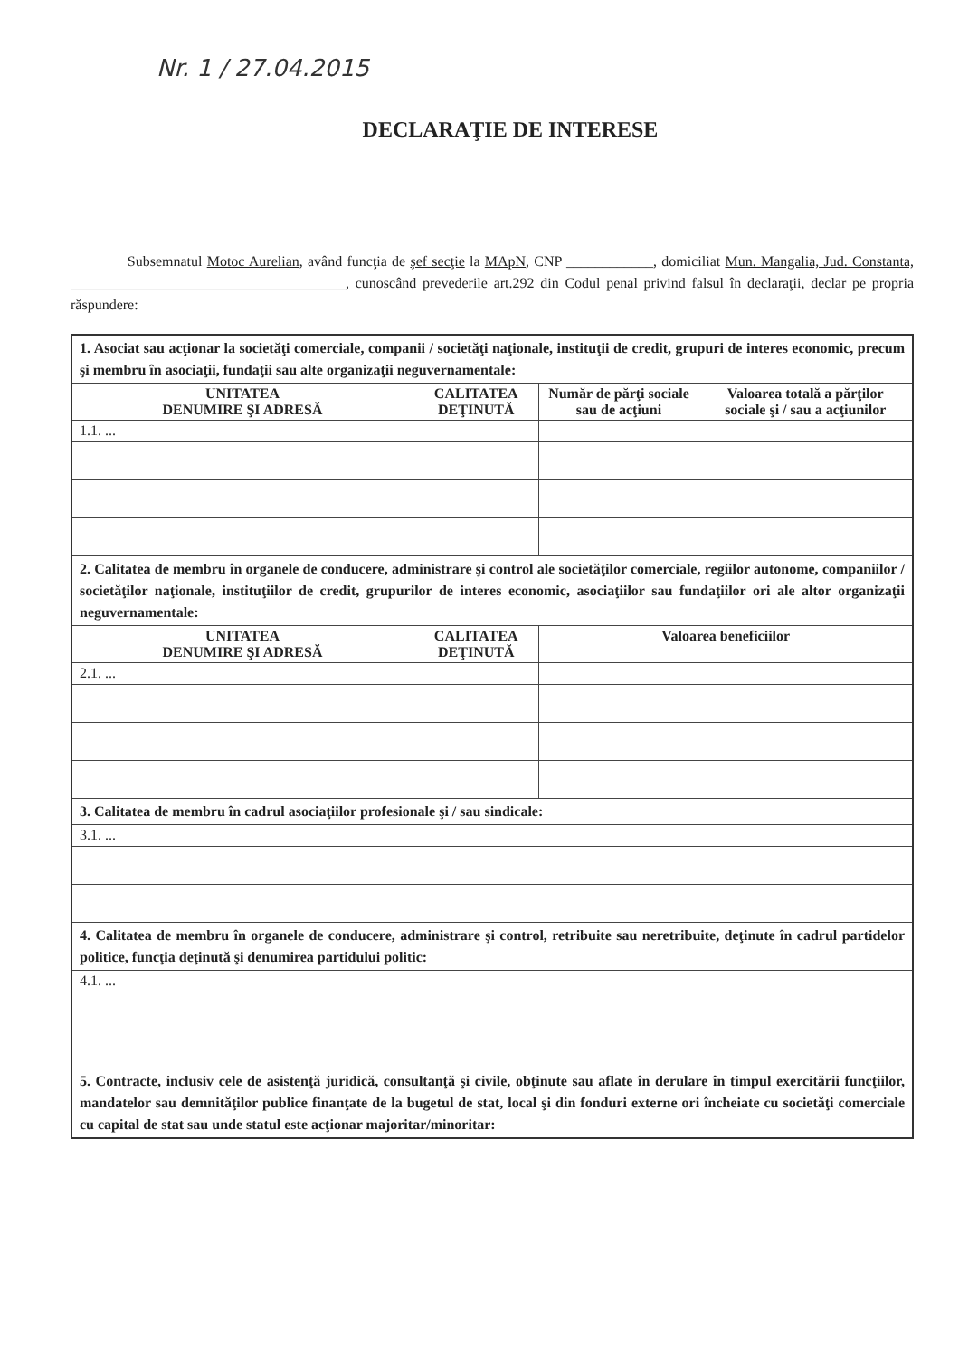Nr. 1 / 27.04.2015
DECLARAŢIE DE INTERESE
Subsemnatul Motoc Aurelian, având funcţia de şef secţie la MApN, CNP ____________, domiciliat Mun. Mangalia, Jud. Constanta, ______________________________________, cunoscând prevederile art.292 din Codul penal privind falsul în declaraţii, declar pe propria răspundere:
| 1. Asociat sau acţionar la societăţi comerciale, companii / societăţi naţionale, instituţii de credit, grupuri de interes economic, precum şi membru în asociaţii, fundaţii sau alte organizaţii neguvernamentale: | | | |
| UNITATEA DENUMIRE ŞI ADRESĂ | CALITATEA DEŢINUTĂ | Număr de părţi sociale sau de acţiuni | Valoarea totală a părţilor sociale şi / sau a acţiunilor |
| 1.1. ... | | | |
| 2. Calitatea de membru în organele de conducere, administrare şi control ale societăţilor comerciale, regiilor autonome, companiilor / societăţilor naţionale, instituţiilor de credit, grupurilor de interes economic, asociaţiilor sau fundaţiilor ori ale altor organizaţii neguvernamentale: | | | |
| UNITATEA DENUMIRE ŞI ADRESĂ | CALITATEA DEŢINUTĂ | Valoarea beneficiilor | |
| 2.1. ... | | | |
| 3. Calitatea de membru în cadrul asociaţiilor profesionale şi / sau sindicale: | | | |
| 3.1. ... | | | |
| 4. Calitatea de membru în organele de conducere, administrare şi control, retribuite sau neretribuite, deţinute în cadrul partidelor politice, funcţia deţinută şi denumirea partidului politic: | | | |
| 4.1. ... | | | |
| 5. Contracte, inclusiv cele de asistenţă juridică, consultanţă şi civile, obţinute sau aflate în derulare în timpul exercitării funcţiilor, mandatelor sau demnităţilor publice finanţate de la bugetul de stat, local şi din fonduri externe ori încheiate cu societăţi comerciale cu capital de stat sau unde statul este acţionar majoritar/minoritar: | | | |